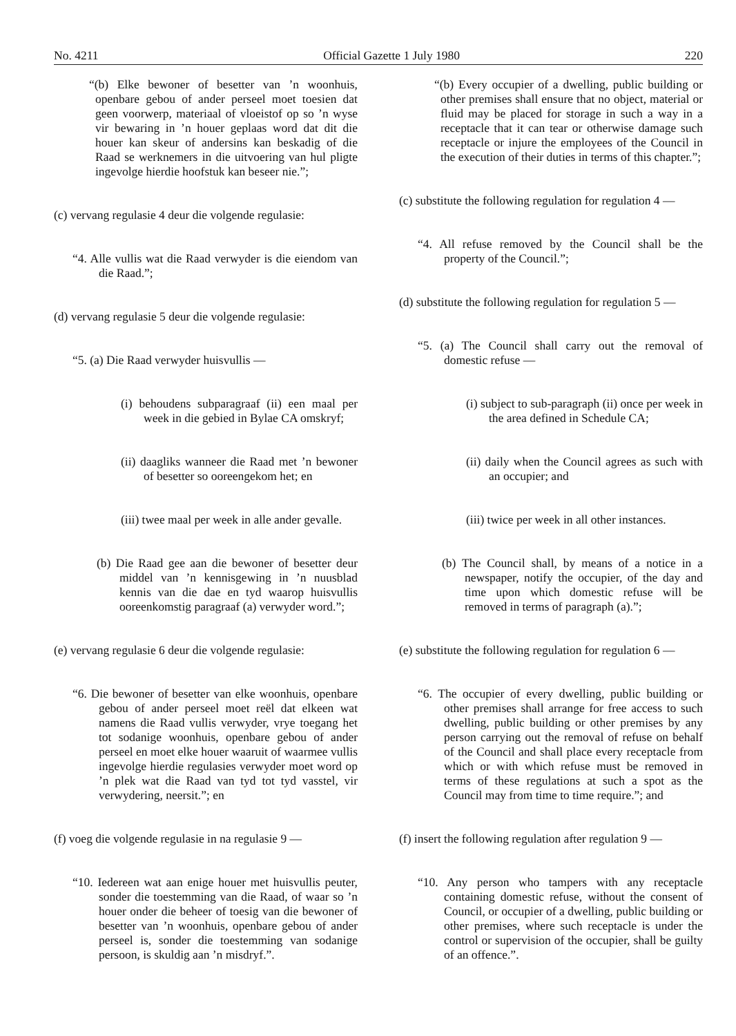No. 4211 Official Gazette 1 July 1980 220
“(b) Elke bewoner of besetter van ’n woonhuis, openbare gebou of ander perseel moet toesien dat geen voorwerp, materiaal of vloeistof op so ’n wyse vir bewaring in ’n houer geplaas word dat dit die houer kan skeur of andersins kan beskadig of die Raad se werknemers in die uitvoering van hul pligte ingevolge hierdie hoofstuk kan beseer nie.”;
(c) vervang regulasie 4 deur die volgende regulasie:
“4. Alle vullis wat die Raad verwyder is die eiendom van die Raad.”;
(d) vervang regulasie 5 deur die volgende regulasie:
“5. (a) Die Raad verwyder huisvullis —
(i) behoudens subparagraaf (ii) een maal per week in die gebied in Bylae CA omskryf;
(ii) daagliks wanneer die Raad met ’n bewoner of besetter so ooreengekom het; en
(iii) twee maal per week in alle ander gevalle.
(b) Die Raad gee aan die bewoner of besetter deur middel van ’n kennisgewing in ’n nuusblad kennis van die dae en tyd waarop huisvullis ooreenkomstig paragraaf (a) verwyder word.”;
(e) vervang regulasie 6 deur die volgende regulasie:
“6. Die bewoner of besetter van elke woonhuis, openbare gebou of ander perseel moet reël dat elkeen wat namens die Raad vullis verwyder, vrye toegang het tot sodanige woonhuis, openbare gebou of ander perseel en moet elke houer waaruit of waarmee vullis ingevolge hierdie regulasies verwyder moet word op ’n plek wat die Raad van tyd tot tyd vasstel, vir verwydering, neersit.”; en
(f) voeg die volgende regulasie in na regulasie 9 —
“10. Iedereen wat aan enige houer met huisvullis peuter, sonder die toestemming van die Raad, of waar so ’n houer onder die beheer of toesig van die bewoner of besetter van ’n woonhuis, openbare gebou of ander perseel is, sonder die toestemming van sodanige persoon, is skuldig aan ’n misdryf.”.
“(b) Every occupier of a dwelling, public building or other premises shall ensure that no object, material or fluid may be placed for storage in such a way in a receptacle that it can tear or otherwise damage such receptacle or injure the employees of the Council in the execution of their duties in terms of this chapter.”;
(c) substitute the following regulation for regulation 4 —
“4. All refuse removed by the Council shall be the property of the Council.”;
(d) substitute the following regulation for regulation 5 —
“5. (a) The Council shall carry out the removal of domestic refuse —
(i) subject to sub-paragraph (ii) once per week in the area defined in Schedule CA;
(ii) daily when the Council agrees as such with an occupier; and
(iii) twice per week in all other instances.
(b) The Council shall, by means of a notice in a newspaper, notify the occupier, of the day and time upon which domestic refuse will be removed in terms of paragraph (a).”;
(e) substitute the following regulation for regulation 6 —
“6. The occupier of every dwelling, public building or other premises shall arrange for free access to such dwelling, public building or other premises by any person carrying out the removal of refuse on behalf of the Council and shall place every receptacle from which or with which refuse must be removed in terms of these regulations at such a spot as the Council may from time to time require.”; and
(f) insert the following regulation after regulation 9 —
“10. Any person who tampers with any receptacle containing domestic refuse, without the consent of Council, or occupier of a dwelling, public building or other premises, where such receptacle is under the control or supervision of the occupier, shall be guilty of an offence.”.